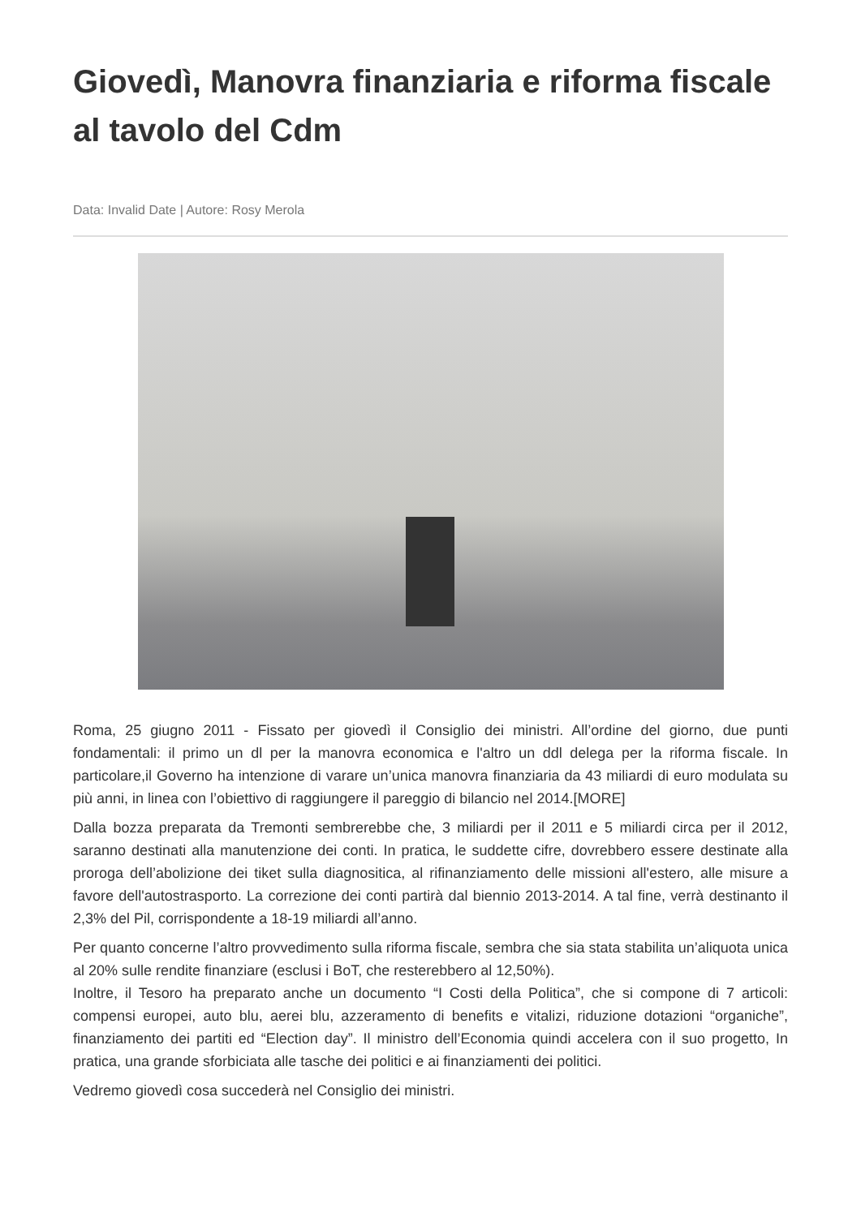Giovedì, Manovra finanziaria e riforma fiscale al tavolo del Cdm
Data: Invalid Date | Autore: Rosy Merola
Roma, 25 giugno 2011 - Fissato per giovedì il Consiglio dei ministri. All’ordine del giorno, due punti fondamentali: il primo un dl per la manovra economica e l'altro un ddl delega per la riforma fiscale. In particolare,il Governo ha intenzione di varare un’unica manovra finanziaria da 43 miliardi di euro modulata su più anni, in linea con l’obiettivo di raggiungere il pareggio di bilancio nel 2014.[MORE]
Dalla bozza preparata da Tremonti sembrerebbe che, 3 miliardi per il 2011 e 5 miliardi circa per il 2012, saranno destinati alla manutenzione dei conti. In pratica, le suddette cifre, dovrebbero essere destinate alla proroga dell’abolizione dei tiket sulla diagnositica, al rifinanziamento delle missioni all'estero, alle misure a favore dell'autostrasporto. La correzione dei conti partirà dal biennio 2013-2014. A tal fine, verrà destinanto il 2,3% del Pil, corrispondente a 18-19 miliardi all’anno.
Per quanto concerne l’altro provvedimento sulla riforma fiscale, sembra che sia stata stabilita un’aliquota unica al 20% sulle rendite finanziare (esclusi i BoT, che resterebbero al 12,50%).
Inoltre, il Tesoro ha preparato anche un documento “I Costi della Politica”, che si compone di 7 articoli: compensi europei, auto blu, aerei blu, azzeramento di benefits e vitalizi, riduzione dotazioni “organiche”, finanziamento dei partiti ed “Election day”. Il ministro dell’Economia quindi accelera con il suo progetto, In pratica, una grande sforbiciata alle tasche dei politici e ai finanziamenti dei politici.
Vedremo giovedì cosa succederà nel Consiglio dei ministri.